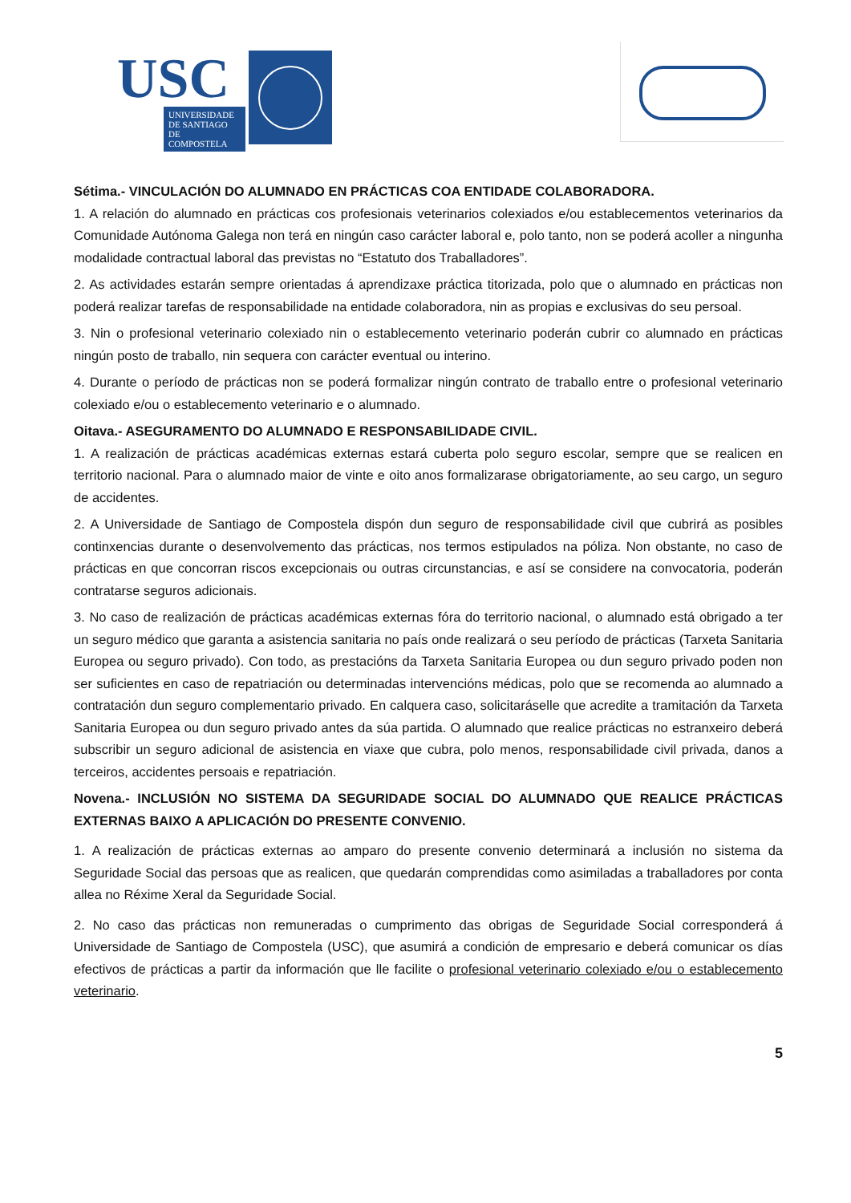USC
UNIVERSIDADE
DE SANTIAGO
DE COMPOSTELA
Sétima.- VINCULACIÓN DO ALUMNADO EN PRÁCTICAS COA ENTIDADE COLABORADORA.
1. A relación do alumnado en prácticas cos profesionais veterinarios colexiados e/ou establecementos veterinarios da Comunidade Autónoma Galega non terá en ningún caso carácter laboral e, polo tanto, non se poderá acoller a ningunha modalidade contractual laboral das previstas no “Estatuto dos Traballadores”.
2. As actividades estarán sempre orientadas á aprendizaxe práctica titorizada, polo que o alumnado en prácticas non poderá realizar tarefas de responsabilidade na entidade colaboradora, nin as propias e exclusivas do seu persoal.
3. Nin o profesional veterinario colexiado nin o establecemento veterinario poderán cubrir co alumnado en prácticas ningún posto de traballo, nin sequera con carácter eventual ou interino.
4. Durante o período de prácticas non se poderá formalizar ningún contrato de traballo entre o profesional veterinario colexiado e/ou o establecemento veterinario e o alumnado.
Oitava.- ASEGURAMENTO DO ALUMNADO E RESPONSABILIDADE CIVIL.
1. A realización de prácticas académicas externas estará cuberta polo seguro escolar, sempre que se realicen en territorio nacional. Para o alumnado maior de vinte e oito anos formalizarase obrigatoriamente, ao seu cargo, un seguro de accidentes.
2. A Universidade de Santiago de Compostela dispón dun seguro de responsabilidade civil que cubrirá as posibles continxencias durante o desenvolvemento das prácticas, nos termos estipulados na póliza. Non obstante, no caso de prácticas en que concorran riscos excepcionais ou outras circunstancias, e así se considere na convocatoria, poderán contratarse seguros adicionais.
3. No caso de realización de prácticas académicas externas fóra do territorio nacional, o alumnado está obrigado a ter un seguro médico que garanta a asistencia sanitaria no país onde realizará o seu período de prácticas (Tarxeta Sanitaria Europea ou seguro privado). Con todo, as prestacións da Tarxeta Sanitaria Europea ou dun seguro privado poden non ser suficientes en caso de repatriación ou determinadas intervencións médicas, polo que se recomenda ao alumnado a contratación dun seguro complementario privado. En calquera caso, solicitaráselle que acredite a tramitación da Tarxeta Sanitaria Europea ou dun seguro privado antes da súa partida. O alumnado que realice prácticas no estranxeiro deberá subscribir un seguro adicional de asistencia en viaxe que cubra, polo menos, responsabilidade civil privada, danos a terceiros, accidentes persoais e repatriación.
Novena.- INCLUSIÓN NO SISTEMA DA SEGURIDADE SOCIAL DO ALUMNADO QUE REALICE PRÁCTICAS EXTERNAS BAIXO A APLICACIÓN DO PRESENTE CONVENIO.
1. A realización de prácticas externas ao amparo do presente convenio determinará a inclusión no sistema da Seguridade Social das persoas que as realicen, que quedarán comprendidas como asimiladas a traballadores por conta allea no Réxime Xeral da Seguridade Social.
2. No caso das prácticas non remuneradas o cumprimento das obrigas de Seguridade Social corresponderá á Universidade de Santiago de Compostela (USC), que asumirá a condición de empresario e deberá comunicar os días efectivos de prácticas a partir da información que lle facilite o profesional veterinario colexiado e/ou o establecemento veterinario.
5